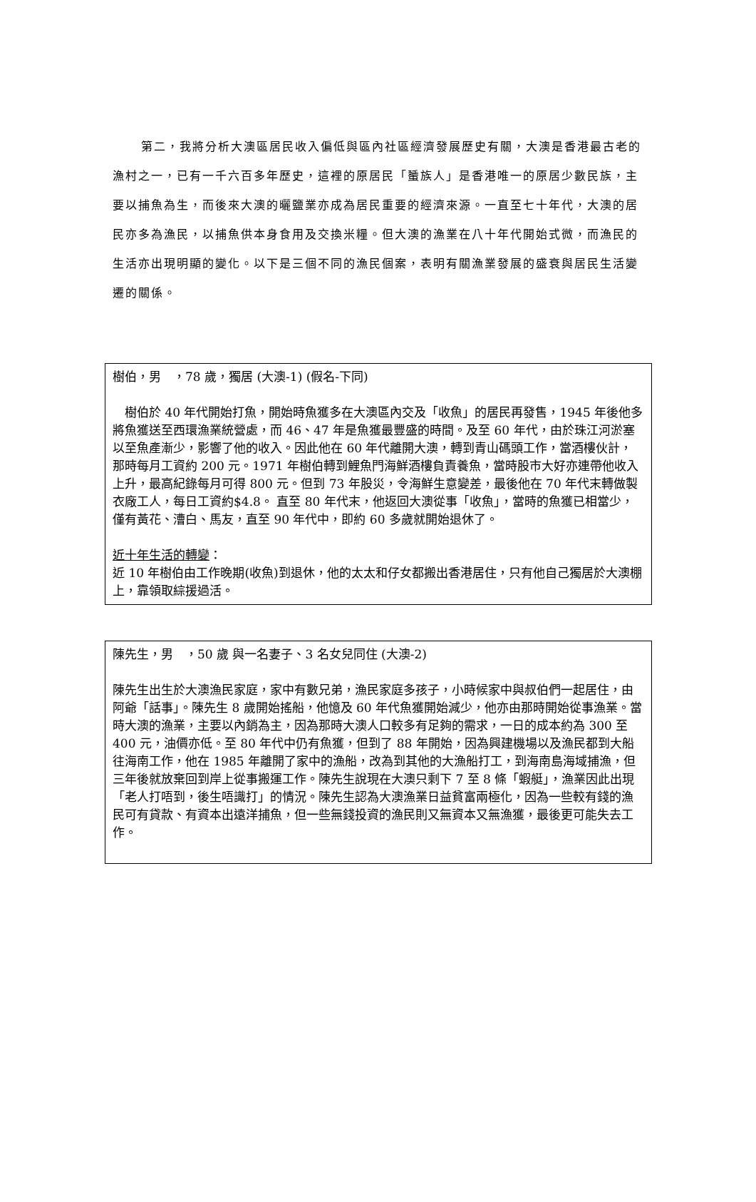第二，我將分析大澳區居民收入偏低與區內社區經濟發展歷史有關，大澳是香港最古老的漁村之一，已有一千六百多年歷史，這裡的原居民「蜑族人」是香港唯一的原居少數民族，主要以捕魚為生，而後來大澳的曬鹽業亦成為居民重要的經濟來源。一直至七十年代，大澳的居民亦多為漁民，以捕魚供本身食用及交換米糧。但大澳的漁業在八十年代開始式微，而漁民的生活亦出現明顯的變化。以下是三個不同的漁民個案，表明有關漁業發展的盛衰與居民生活變遷的關係。
樹伯，男　，78 歲，獨居 (大澳-1) (假名-下同)
　樹伯於 40 年代開始打魚，開始時魚獲多在大澳區內交及「收魚」的居民再發售，1945 年後他多將魚獲送至西環漁業統營處，而 46、47 年是魚獲最豐盛的時間。及至 60 年代，由於珠江河淤塞以至魚產漸少，影響了他的收入。因此他在 60 年代離開大澳，轉到青山碼頭工作，當酒樓伙計，那時每月工資約 200 元。1971 年樹伯轉到鯉魚門海鮮酒樓負責養魚，當時股市大好亦連帶他收入上升，最高紀錄每月可得 800 元。但到 73 年股災，令海鮮生意變差，最後他在 70 年代末轉做製衣廠工人，每日工資約$4.8。 直至 80 年代末，他返回大澳從事「收魚」，當時的魚獲已相當少，僅有黃花、漕白、馬友，直至 90 年代中，即約 60 多歲就開始退休了。
近十年生活的轉變：
近 10 年樹伯由工作晚期(收魚)到退休，他的太太和仔女都搬出香港居住，只有他自己獨居於大澳棚上，靠領取綜援過活。
陳先生，男　，50 歲 與一名妻子、3 名女兒同住 (大澳-2)
陳先生出生於大澳漁民家庭，家中有數兄弟，漁民家庭多孩子，小時候家中與叔伯們一起居住，由阿爺「話事」。陳先生 8 歲開始搖船，他憶及 60 年代魚獲開始減少，他亦由那時開始從事漁業。當時大澳的漁業，主要以內銷為主，因為那時大澳人口較多有足夠的需求，一日的成本約為 300 至 400 元，油價亦低。至 80 年代中仍有魚獲，但到了 88 年開始，因為興建機場以及漁民都到大船往海南工作，他在 1985 年離開了家中的漁船，改為到其他的大漁船打工，到海南島海域捕漁，但三年後就放棄回到岸上從事搬運工作。陳先生說現在大澳只剩下 7 至 8 條「蝦艇」，漁業因此出現「老人打唔到，後生唔識打」的情況。陳先生認為大澳漁業日益貧富兩極化，因為一些較有錢的漁民可有貸款、有資本出遠洋捕魚，但一些無錢投資的漁民則又無資本又無漁獲，最後更可能失去工作。